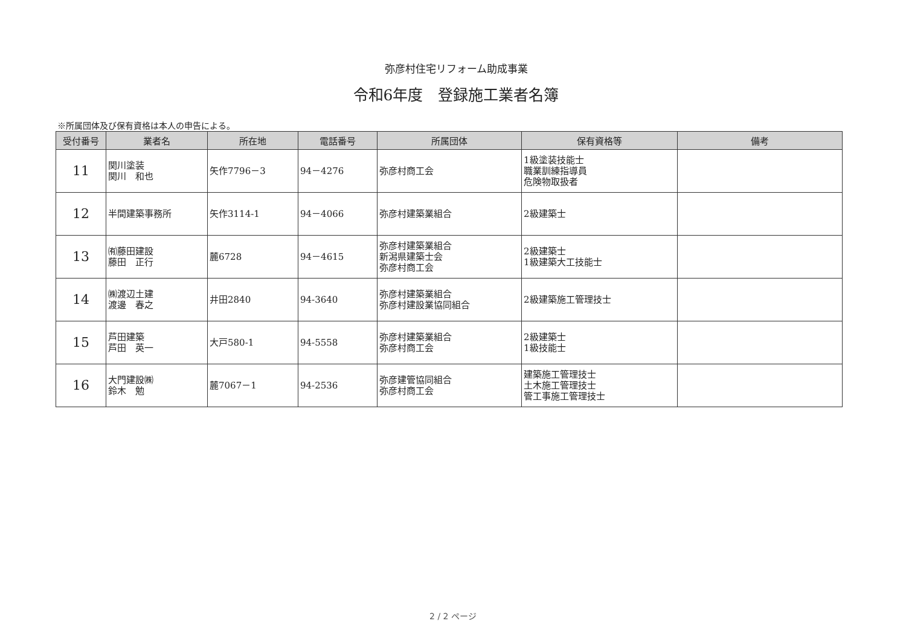弥彦村住宅リフォーム助成事業
令和6年度　登録施工業者名簿
※所属団体及び保有資格は本人の申告による。
| 受付番号 | 業者名 | 所在地 | 電話番号 | 所属団体 | 保有資格等 | 備考 |
| --- | --- | --- | --- | --- | --- | --- |
| 11 | 関川塗装 関川 和也 | 矢作7796－3 | 94－4276 | 弥彦村商工会 | 1級塗装技能士 職業訓練指導員 危険物取扱者 | |
| 12 | 半間建築事務所 | 矢作3114-1 | 94－4066 | 弥彦村建築業組合 | 2級建築士 | |
| 13 | ㈲藤田建設 藤田 正行 | 麓6728 | 94－4615 | 弥彦村建築業組合 新潟県建築士会 弥彦村商工会 | 2級建築士 1級建築大工技能士 | |
| 14 | ㈱渡辺土建 渡邊 春之 | 井田2840 | 94-3640 | 弥彦村建築業組合 弥彦村建設業協同組合 | 2級建築施工管理技士 | |
| 15 | 芦田建築 芦田 英一 | 大戸580-1 | 94-5558 | 弥彦村建築業組合 弥彦村商工会 | 2級建築士 1級技能士 | |
| 16 | 大門建設㈱ 鈴木 勉 | 麓7067－1 | 94-2536 | 弥彦建管協同組合 弥彦村商工会 | 建築施工管理技士 土木施工管理技士 管工事施工管理技士 | |
2 / 2 ページ